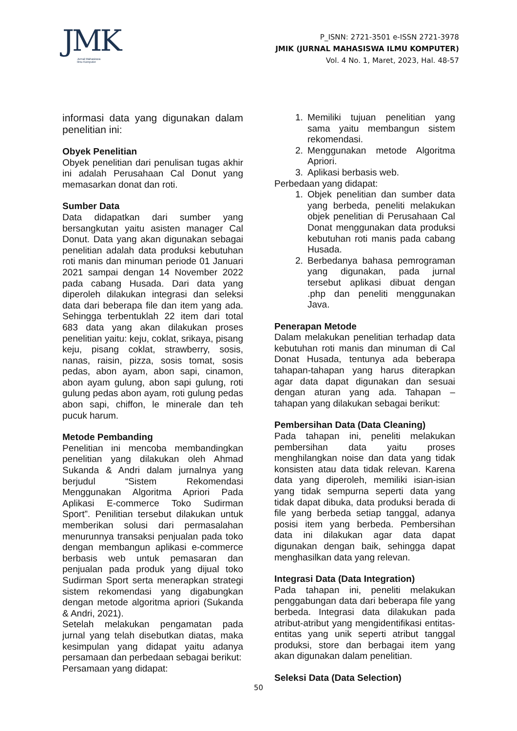JMK
Jurnal Mahasiswa
Ilmu Komputer
P_ISNN: 2721-3501 e-ISSN 2721-3978
JMIK (JURNAL MAHASISWA ILMU KOMPUTER)
Vol. 4 No. 1, Maret, 2023, Hal. 48-57
informasi data yang digunakan dalam penelitian ini:
Obyek Penelitian
Obyek penelitian dari penulisan tugas akhir ini adalah Perusahaan Cal Donut yang memasarkan donat dan roti.
Sumber Data
Data didapatkan dari sumber yang bersangkutan yaitu asisten manager Cal Donut. Data yang akan digunakan sebagai penelitian adalah data produksi kebutuhan roti manis dan minuman periode 01 Januari 2021 sampai dengan 14 November 2022 pada cabang Husada. Dari data yang diperoleh dilakukan integrasi dan seleksi data dari beberapa file dan item yang ada. Sehingga terbentuklah 22 item dari total 683 data yang akan dilakukan proses penelitian yaitu: keju, coklat, srikaya, pisang keju, pisang coklat, strawberry, sosis, nanas, raisin, pizza, sosis tomat, sosis pedas, abon ayam, abon sapi, cinamon, abon ayam gulung, abon sapi gulung, roti gulung pedas abon ayam, roti gulung pedas abon sapi, chiffon, le minerale dan teh pucuk harum.
Metode Pembanding
Penelitian ini mencoba membandingkan penelitian yang dilakukan oleh Ahmad Sukanda & Andri dalam jurnalnya yang berjudul “Sistem Rekomendasi Menggunakan Algoritma Apriori Pada Aplikasi E-commerce Toko Sudirman Sport”. Penilitian tersebut dilakukan untuk memberikan solusi dari permasalahan menurunnya transaksi penjualan pada toko dengan membangun aplikasi e-commerce berbasis web untuk pemasaran dan penjualan pada produk yang dijual toko Sudirman Sport serta menerapkan strategi sistem rekomendasi yang digabungkan dengan metode algoritma apriori (Sukanda & Andri, 2021).
Setelah melakukan pengamatan pada jurnal yang telah disebutkan diatas, maka kesimpulan yang didapat yaitu adanya persamaan dan perbedaan sebagai berikut:
Persamaan yang didapat:
1. Memiliki tujuan penelitian yang sama yaitu membangun sistem rekomendasi.
2. Menggunakan metode Algoritma Apriori.
3. Aplikasi berbasis web.
Perbedaan yang didapat:
1. Objek penelitian dan sumber data yang berbeda, peneliti melakukan objek penelitian di Perusahaan Cal Donat menggunakan data produksi kebutuhan roti manis pada cabang Husada.
2. Berbedanya bahasa pemrograman yang digunakan, pada jurnal tersebut aplikasi dibuat dengan .php dan peneliti menggunakan Java.
Penerapan Metode
Dalam melakukan penelitian terhadap data kebutuhan roti manis dan minuman di Cal Donat Husada, tentunya ada beberapa tahapan-tahapan yang harus diterapkan agar data dapat digunakan dan sesuai dengan aturan yang ada. Tahapan – tahapan yang dilakukan sebagai berikut:
Pembersihan Data (Data Cleaning)
Pada tahapan ini, peneliti melakukan pembersihan data yaitu proses menghilangkan noise dan data yang tidak konsisten atau data tidak relevan. Karena data yang diperoleh, memiliki isian-isian yang tidak sempurna seperti data yang tidak dapat dibuka, data produksi berada di file yang berbeda setiap tanggal, adanya posisi item yang berbeda. Pembersihan data ini dilakukan agar data dapat digunakan dengan baik, sehingga dapat menghasilkan data yang relevan.
Integrasi Data (Data Integration)
Pada tahapan ini, peneliti melakukan penggabungan data dari beberapa file yang berbeda. Integrasi data dilakukan pada atribut-atribut yang mengidentifikasi entitas-entitas yang unik seperti atribut tanggal produksi, store dan berbagai item yang akan digunakan dalam penelitian.
Seleksi Data (Data Selection)
50